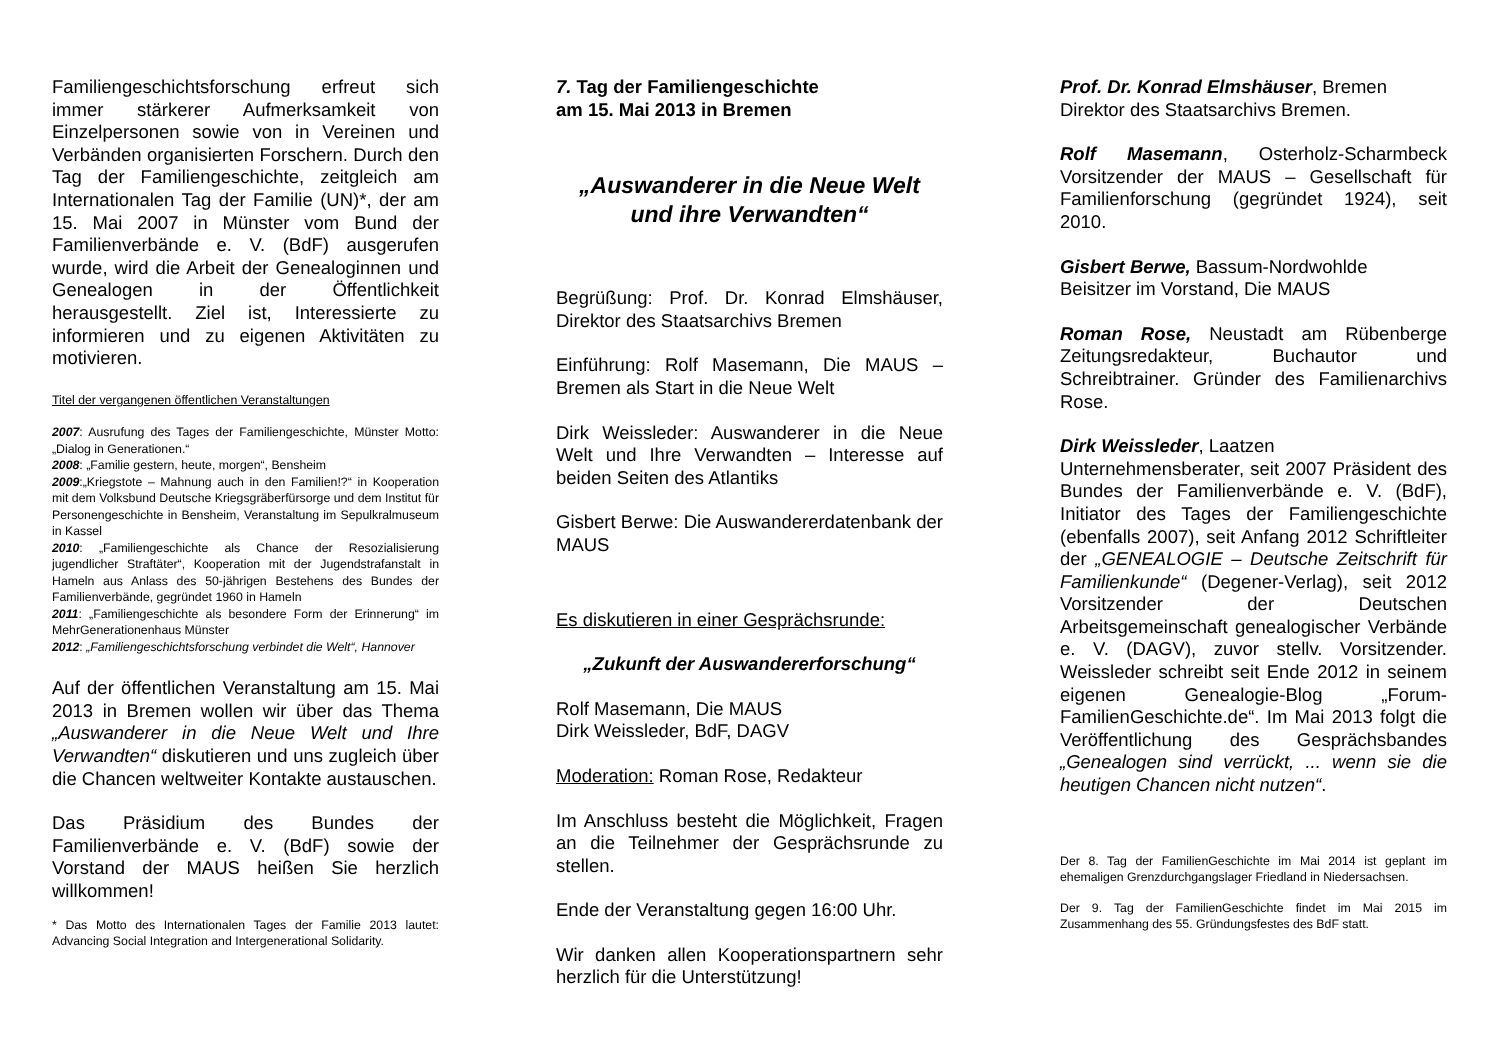Familiengeschichtsforschung erfreut sich immer stärkerer Aufmerksamkeit von Einzelpersonen sowie von in Vereinen und Verbänden organisierten Forschern. Durch den Tag der Familiengeschichte, zeitgleich am Internationalen Tag der Familie (UN)*, der am 15. Mai 2007 in Münster vom Bund der Familienverbände e. V. (BdF) ausgerufen wurde, wird die Arbeit der Genealoginnen und Genealogen in der Öffentlichkeit herausgestellt. Ziel ist, Interessierte zu informieren und zu eigenen Aktivitäten zu motivieren.
Titel der vergangenen öffentlichen Veranstaltungen
2007: Ausrufung des Tages der Familiengeschichte, Münster Motto: „Dialog in Generationen.“
2008: „Familie gestern, heute, morgen“, Bensheim
2009:„Kriegstote – Mahnung auch in den Familien!?“ in Kooperation mit dem Volksbund Deutsche Kriegsgräberfürsorge und dem Institut für Personengeschichte in Bensheim, Veranstaltung im Sepulkralmuseum in Kassel
2010: „Familiengeschichte als Chance der Resozialisierung jugendlicher Straftäter“, Kooperation mit der Jugendstrafanstalt in Hameln aus Anlass des 50-jährigen Bestehens des Bundes der Familienverbände, gegründet 1960 in Hameln
2011: „Familiengeschichte als besondere Form der Erinnerung“ im MehrGenerationenhaus Münster
2012: „Familiengeschichtsforschung verbindet die Welt“, Hannover
Auf der öffentlichen Veranstaltung am 15. Mai 2013 in Bremen wollen wir über das Thema „Auswanderer in die Neue Welt und Ihre Verwandten“ diskutieren und uns zugleich über die Chancen weltweiter Kontakte austauschen.
Das Präsidium des Bundes der Familienverbände e. V. (BdF) sowie der Vorstand der MAUS heißen Sie herzlich willkommen!
* Das Motto des Internationalen Tages der Familie 2013 lautet: Advancing Social Integration and Intergenerational Solidarity.
7. Tag der Familiengeschichte
am 15. Mai 2013 in Bremen
„Auswanderer in die Neue Welt
und ihre Verwandten“
Begrüßung: Prof. Dr. Konrad Elmshäuser, Direktor des Staatsarchivs Bremen
Einführung: Rolf Masemann, Die MAUS – Bremen als Start in die Neue Welt
Dirk Weissleder: Auswanderer in die Neue Welt und Ihre Verwandten – Interesse auf beiden Seiten des Atlantiks
Gisbert Berwe: Die Auswandererdatenbank der MAUS
Es diskutieren in einer Gesprächsrunde:
„Zukunft der Auswandererforschung“
Rolf Masemann, Die MAUS
Dirk Weissleder, BdF, DAGV
Moderation: Roman Rose, Redakteur
Im Anschluss besteht die Möglichkeit, Fragen an die Teilnehmer der Gesprächsrunde zu stellen.
Ende der Veranstaltung gegen 16:00 Uhr.
Wir danken allen Kooperationspartnern sehr herzlich für die Unterstützung!
Prof. Dr. Konrad Elmshäuser, Bremen
Direktor des Staatsarchivs Bremen.
Rolf Masemann, Osterholz-Scharmbeck Vorsitzender der MAUS – Gesellschaft für Familienforschung (gegründet 1924), seit 2010.
Gisbert Berwe, Bassum-Nordwohlde
Beisitzer im Vorstand, Die MAUS
Roman Rose, Neustadt am Rübenberge Zeitungsredakteur, Buchautor und Schreibtrainer. Gründer des Familienarchivs Rose.
Dirk Weissleder, Laatzen
Unternehmensberater, seit 2007 Präsident des Bundes der Familienverbände e. V. (BdF), Initiator des Tages der Familiengeschichte (ebenfalls 2007), seit Anfang 2012 Schriftleiter der „GENEALOGIE – Deutsche Zeitschrift für Familienkunde“ (Degener-Verlag), seit 2012 Vorsitzender der Deutschen Arbeitsgemeinschaft genealogischer Verbände e. V. (DAGV), zuvor stellv. Vorsitzender. Weissleder schreibt seit Ende 2012 in seinem eigenen Genealogie-Blog „Forum-FamilienGeschichte.de“. Im Mai 2013 folgt die Veröffentlichung des Gesprächsbandes „Genealogen sind verrückt, ... wenn sie die heutigen Chancen nicht nutzen“.
Der 8. Tag der FamilienGeschichte im Mai 2014 ist geplant im ehemaligen Grenzdurchgangslager Friedland in Niedersachsen.
Der 9. Tag der FamilienGeschichte findet im Mai 2015 im Zusammenhang des 55. Gründungsfestes des BdF statt.